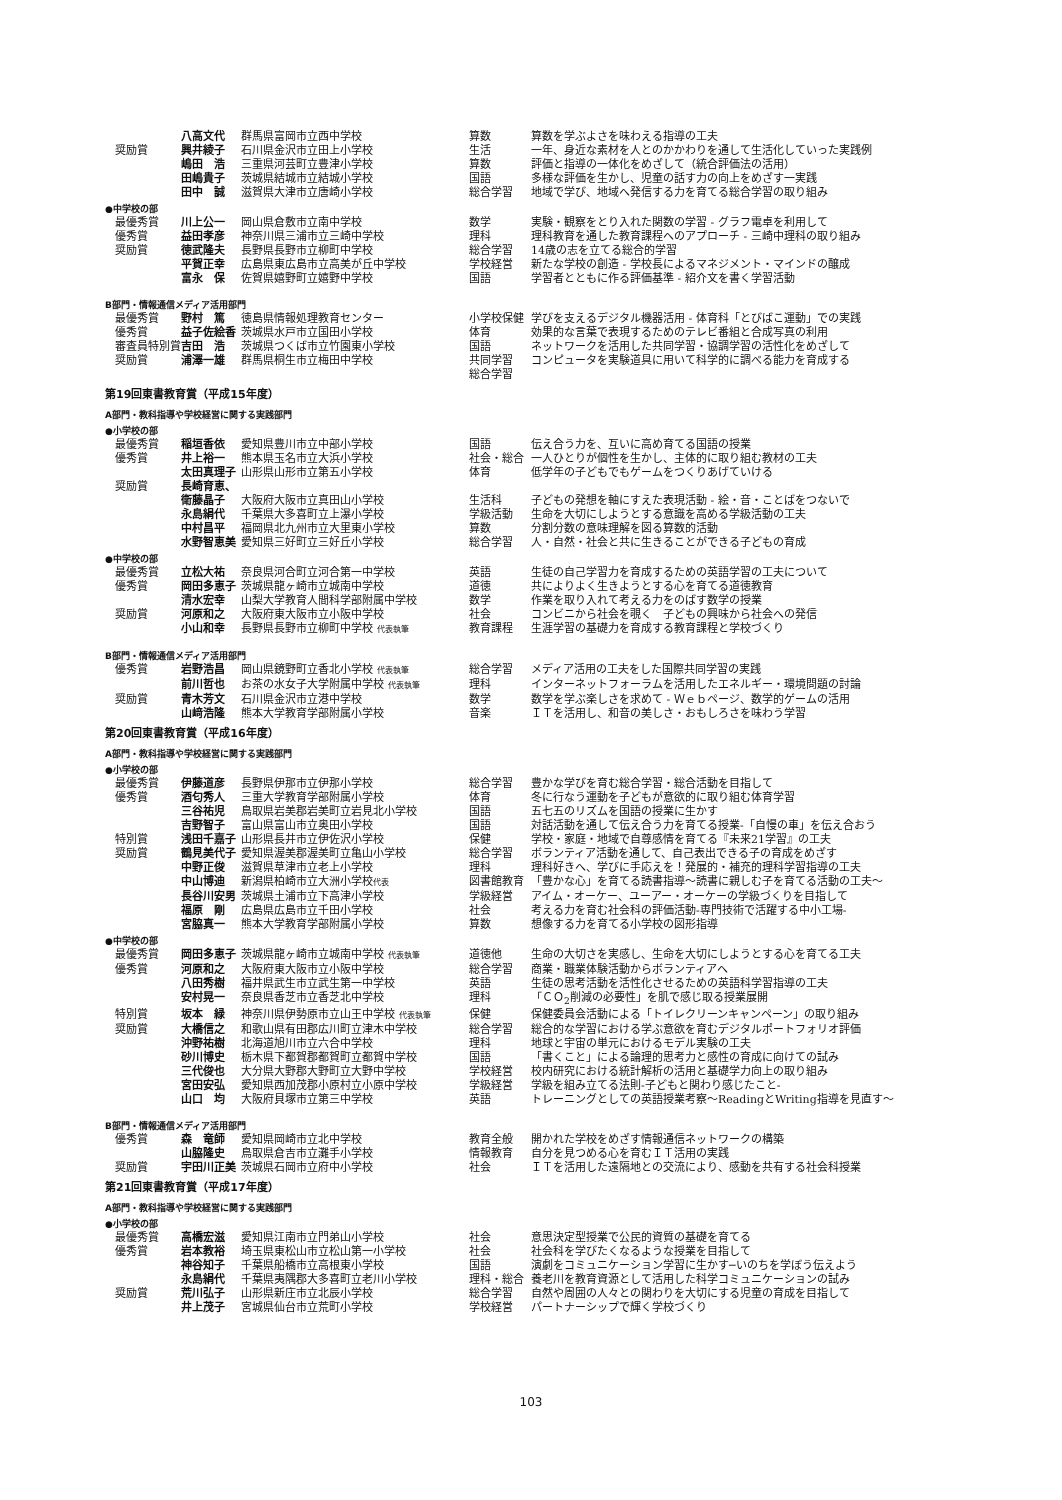| | 八高文代 | 群馬県富岡市立西中学校 | 算数 | 算数を学ぶよさを味わえる指導の工夫 |
| 奨励賞 | 興井綾子 | 石川県金沢市立田上小学校 | 生活 | 一年、身近な素材を人とのかかわりを通して生活化していった実践例 |
| | 嶋田 浩 | 三重県河芸町立豊津小学校 | 算数 | 評価と指導の一体化をめざして（統合評価法の活用） |
| | 田嶋貴子 | 茨城県結城市立結城小学校 | 国語 | 多様な評価を生かし、児童の話す力の向上をめざす一実践 |
| | 田中 誠 | 滋賀県大津市立唐崎小学校 | 総合学習 | 地域で学び、地域へ発信する力を育てる総合学習の取り組み |
| ●中学校の部 | | | | |
| 最優秀賞 | 川上公一 | 岡山県倉敷市立南中学校 | 数学 | 実験・観察をとり入れた関数の学習 - グラフ電卓を利用して |
| 優秀賞 | 益田孝彦 | 神奈川県三浦市立三崎中学校 | 理科 | 理科教育を通した教育課程へのアプローチ - 三崎中理科の取り組み |
| 奨励賞 | 徳武隆夫 | 長野県長野市立柳町中学校 | 総合学習 | 14歳の志を立てる総合的学習 |
| | 平賀正幸 | 広島県東広島市立高美が丘中学校 | 学校経営 | 新たな学校の創造 - 学校長によるマネジメント・マインドの醸成 |
| | 富永 保 | 佐賀県嬉野町立嬉野中学校 | 国語 | 学習者とともに作る評価基準 - 紹介文を書く学習活動 |
| B部門・情報通信メディア活用部門 | | | | |
| 最優秀賞 | 野村 篤 | 徳島県情報処理教育センター | 小学校保健 | 学びを支えるデジタル機器活用 - 体育科「とびばこ運動」での実践 |
| 優秀賞 | 益子佐絵香 | 茨城県水戸市立国田小学校 | 体育 | 効果的な言葉で表現するためのテレビ番組と合成写真の利用 |
| 審査員特別賞 | 吉田 浩 | 茨城県つくば市立竹園東小学校 | 国語 | ネットワークを活用した共同学習・協調学習の活性化をめざして |
| 奨励賞 | 浦澤一雄 | 群馬県桐生市立梅田中学校 | 共同学習 総合学習 | コンピュータを実験道具に用いて科学的に調べる能力を育成する |
| 第19回東書教育賞（平成15年度） | | | | |
| A部門・教科指導や学校経営に関する実践部門 | | | | |
| ●小学校の部 | | | | |
| 最優秀賞 | 稲垣香依 | 愛知県豊川市立中部小学校 | 国語 | 伝え合う力を、互いに高め育てる国語の授業 |
| 優秀賞 | 井上裕一 | 熊本県玉名市立大浜小学校 | 社会・総合 | 一人ひとりが個性を生かし、主体的に取り組む教材の工夫 |
| | 太田真理子 | 山形県山形市立第五小学校 | 体育 | 低学年の子どもでもゲームをつくりあげていける |
| 奨励賞 | 長崎育恵、 | | | |
| | 衛藤晶子 | 大阪府大阪市立真田山小学校 | 生活科 | 子どもの発想を軸にすえた表現活動 - 絵・音・ことばをつないで |
| | 永島絹代 | 千葉県大多喜町立上瀑小学校 | 学級活動 | 生命を大切にしようとする意識を高める学級活動の工夫 |
| | 中村昌平 | 福岡県北九州市立大里東小学校 | 算数 | 分割分数の意味理解を図る算数的活動 |
| | 水野智恵美 | 愛知県三好町立三好丘小学校 | 総合学習 | 人・自然・社会と共に生きることができる子どもの育成 |
| ●中学校の部 | | | | |
| 最優秀賞 | 立松大祐 | 奈良県河合町立河合第一中学校 | 英語 | 生徒の自己学習力を育成するための英語学習の工夫について |
| 優秀賞 | 岡田多恵子 | 茨城県龍ヶ崎市立城南中学校 | 道徳 | 共によりよく生きようとする心を育てる道徳教育 |
| | 清水宏幸 | 山梨大学教育人間科学部附属中学校 | 数学 | 作業を取り入れて考える力をのばす数学の授業 |
| 奨励賞 | 河原和之 | 大阪府東大阪市立小阪中学校 | 社会 | コンビニから社会を覗く 子どもの興味から社会への発信 |
| | 小山和幸 | 長野県長野市立柳町中学校 代表執筆 | 教育課程 | 生涯学習の基礎力を育成する教育課程と学校づくり |
| B部門・情報通信メディア活用部門 | | | | |
| 優秀賞 | 岩野浩昌 | 岡山県鏡野町立香北小学校 代表執筆 | 総合学習 | メディア活用の工夫をした国際共同学習の実践 |
| | 前川哲也 | お茶の水女子大学附属中学校 代表執筆 | 理科 | インターネットフォーラムを活用したエネルギー・環境問題の討論 |
| 奨励賞 | 青木芳文 | 石川県金沢市立港中学校 | 数学 | 数学を学ぶ楽しさを求めて - Ｗｅｂページ、数学的ゲームの活用 |
| | 山﨑浩隆 | 熊本大学教育学部附属小学校 | 音楽 | ＩＴを活用し、和音の美しさ・おもしろさを味わう学習 |
| 第20回東書教育賞（平成16年度） | | | | |
| A部門・教科指導や学校経営に関する実践部門 | | | | |
| ●小学校の部 | | | | |
| 最優秀賞 | 伊藤道彦 | 長野県伊那市立伊那小学校 | 総合学習 | 豊かな学びを育む総合学習・総合活動を目指して |
| 優秀賞 | 酒匂秀人 | 三重大学教育学部附属小学校 | 体育 | 冬に行なう運動を子どもが意欲的に取り組む体育学習 |
| | 三谷祐児 | 鳥取県岩美郡岩美町立岩見北小学校 | 国語 | 五七五のリズムを国語の授業に生かす |
| | 吉野智子 | 富山県富山市立奥田小学校 | 国語 | 対話活動を通して伝え合う力を育てる授業-「自慢の車」を伝え合おう |
| 特別賞 | 浅田千嘉子 | 山形県長井市立伊佐沢小学校 | 保健 | 学校・家庭・地域で自尊感情を育てる『未来21学習』の工夫 |
| 奨励賞 | 鶴見美代子 | 愛知県渥美郡渥美町立亀山小学校 | 総合学習 | ボランティア活動を通して、自己表出できる子の育成をめざす |
| | 中野正俊 | 滋賀県草津市立老上小学校 | 理科 | 理科好きへ、学びに手応えを！発展的・補充的理科学習指導の工夫 |
| | 中山博迪 | 新潟県柏崎市立大洲小学校 代表 | 図書館教育 | 「豊かな心」を育てる読書指導～読書に親しむ子を育てる活動の工夫～ |
| | 長谷川安男 | 茨城県土浦市立下高津小学校 | 学級経営 | アイム・オーケー、ユーアー・オーケーの学級づくりを目指して |
| | 福原 剛 | 広島県広島市立千田小学校 | 社会 | 考える力を育む社会科の評価活動-専門技術で活躍する中小工場- |
| | 宮脇真一 | 熊本大学教育学部附属小学校 | 算数 | 想像する力を育てる小学校の図形指導 |
| ●中学校の部 | | | | |
| 最優秀賞 | 岡田多恵子 | 茨城県龍ヶ崎市立城南中学校 代表執筆 | 道徳他 | 生命の大切さを実感し、生命を大切にしようとする心を育てる工夫 |
| 優秀賞 | 河原和之 | 大阪府東大阪市立小阪中学校 | 総合学習 | 商業・職業体験活動からボランティアへ |
| | 八田秀樹 | 福井県武生市立武生第一中学校 | 英語 | 生徒の思考活動を活性化させるための英語科学習指導の工夫 |
| | 安村晃一 | 奈良県香芝市立香芝北中学校 | 理科 | 「ＣＯ<sub>2</sub>削減の必要性」を肌で感じ取る授業展開 |
| 特別賞 | 坂本 緑 | 神奈川県伊勢原市立山王中学校 代表執筆 | 保健 | 保健委員会活動による「トイレクリーンキャンペーン」の取り組み |
| 奨励賞 | 大橋信之 | 和歌山県有田郡広川町立津木中学校 | 総合学習 | 総合的な学習における学ぶ意欲を育むデジタルポートフォリオ評価 |
| | 沖野祐樹 | 北海道旭川市立六合中学校 | 理科 | 地球と宇宙の単元におけるモデル実験の工夫 |
| | 砂川博史 | 栃木県下都賀郡都賀町立都賀中学校 | 国語 | 「書くこと」による論理的思考力と感性の育成に向けての試み |
| | 三代俊也 | 大分県大野郡大野町立大野中学校 | 学校経営 | 校内研究における統計解析の活用と基礎学力向上の取り組み |
| | 宮田安弘 | 愛知県西加茂郡小原村立小原中学校 | 学級経営 | 学級を組み立てる法則-子どもと関わり感じたこと- |
| | 山口 均 | 大阪府貝塚市立第三中学校 | 英語 | トレーニングとしての英語授業考察～ReadingとWriting指導を見直す～ |
| B部門・情報通信メディア活用部門 | | | | |
| 優秀賞 | 森 竜師 | 愛知県岡崎市立北中学校 | 教育全般 | 開かれた学校をめざす情報通信ネットワークの構築 |
| | 山脇隆史 | 鳥取県倉吉市立灘手小学校 | 情報教育 | 自分を見つめる心を育むＩＴ活用の実践 |
| 奨励賞 | 宇田川正美 | 茨城県石岡市立府中小学校 | 社会 | ＩＴを活用した遠隔地との交流により、感動を共有する社会科授業 |
| 第21回東書教育賞（平成17年度） | | | | |
| A部門・教科指導や学校経営に関する実践部門 | | | | |
| ●小学校の部 | | | | |
| 最優秀賞 | 高橋宏滋 | 愛知県江南市立門弟山小学校 | 社会 | 意思決定型授業で公民的資質の基礎を育てる |
| 優秀賞 | 岩本教裕 | 埼玉県東松山市立松山第一小学校 | 社会 | 社会科を学びたくなるような授業を目指して |
| | 神谷知子 | 千葉県船橋市立高根東小学校 | 国語 | 演劇をコミュニケーション学習に生かす─いのちを学ぼう伝えよう |
| | 永島絹代 | 千葉県夷隅郡大多喜町立老川小学校 | 理科・総合 | 養老川を教育資源として活用した科学コミュニケーションの試み |
| 奨励賞 | 荒川弘子 | 山形県新庄市立北辰小学校 | 総合学習 | 自然や周囲の人々との関わりを大切にする児童の育成を目指して |
| | 井上茂子 | 宮城県仙台市立荒町小学校 | 学校経営 | パートナーシップで輝く学校づくり |
103